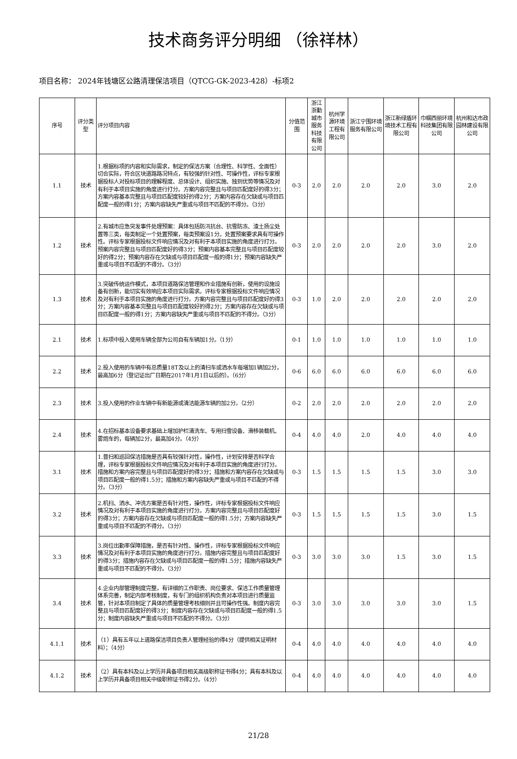技术商务评分明细 （徐祥林）
项目名称： 2024年钱塘区公路清理保洁项目（QTCG-GK-2023-428）-标项2
| 序号 | 评分类型 | 评分项目内容 | 分值范围 | 浙江浙勤城市服务科技有限公司 | 杭州学源环境工程有限公司 | 浙江宁围环境服务有限公司 | 浙江新绿盾环境技术工程有限公司 | 巾帼西丽环境科技集团有限公司 | 杭州和达市政园林建设有限公司 |
| --- | --- | --- | --- | --- | --- | --- | --- | --- | --- |
| 1.1 | 技术 | 1.根据标项的内容和实际需求，制定的保洁方案（合理性、科学性、全面性）切合实际，符合区块道路路况特点，有较强的针对性、可操作性，评标专家根据投标人对投标项目的理解程度、总体设计、组织实施、独到优势等情况及对有利于本项目实施的角度进行打分。方案内容完整且与项目匹配度好的得3分；方案内容基本完整且与项目匹配度较好的得2分；方案内容存在欠缺或与项目匹配度一般的得1分；方案内容缺失严重或与项目不匹配的不得分。（3分） | 0-3 | 2.0 | 2.0 | 2.0 | 2.0 | 3.0 | 2.0 |
| 1.2 | 技术 | 2.有城市应急突发事件处理预案：具体包括防汛抗台、抗雪防冻、渣土扬尘处置等三类，每类制定一个处置预案，每类预案设1分。处置预案要求具有可操作性。评标专家根据投标文件响应情况及对有利于本项目实施的角度进行打分。预案内容完整且与项目匹配度好的得3分；预案内容基本完整且与项目匹配度较好的得2分；预案内容存在欠缺或与项目匹配度一般的得1分；预案内容缺失严重或与项目不匹配的不得分。（3分） | 0-3 | 2.0 | 2.0 | 2.0 | 2.0 | 3.0 | 2.0 |
| 1.3 | 技术 | 3.突破传统运作模式，本项目道路保洁管理和作业措施有创新，使用的设施设备有创新，能切实有效响应本项目实际需求。评标专家根据投标文件响应情况及对有利于本项目实施的角度进行打分。方案内容完整且与项目匹配度好的得3分；方案内容基本完整且与项目匹配度较好的得2分；方案内容存在欠缺或与项目匹配度一般的得1分；方案内容缺失严重或与项目不匹配的不得分。（3分） | 0-3 | 1.0 | 2.0 | 2.0 | 2.0 | 2.0 | 2.0 |
| 2.1 | 技术 | 1.标项中投入使用车辆全部为公司自有车辆加1分。（1分） | 0-1 | 1.0 | 1.0 | 1.0 | 1.0 | 1.0 | 1.0 |
| 2.2 | 技术 | 2.投入使用的车辆中有总质量18T及以上的清扫车或洒水车每增加1辆加2分，最高加6分（登记证出厂日期在2017年1月1日以后的）。（6分） | 0-6 | 6.0 | 6.0 | 6.0 | 6.0 | 6.0 | 6.0 |
| 2.3 | 技术 | 3.投入使用的作业车辆中有新能源或清洁能源车辆的加2分。（2分） | 0-2 | 2.0 | 2.0 | 2.0 | 2.0 | 2.0 | 2.0 |
| 2.4 | 技术 | 4.在招标基本设备要求基础上增加护栏清洗车、专用扫雪设备、滑移装载机、雾炮车的，每辆加2分，最高加4分。（4分） | 0-4 | 4.0 | 4.0 | 2.0 | 4.0 | 4.0 | 4.0 |
| 3.1 | 技术 | 1.普扫和巡回保洁措施是否具有较强针对性，操作性，计划安排是否科学合理，评标专家根据投标文件响应情况及对有利于本项目实施的角度进行打分。措施和方案内容完整且与项目匹配度好的得3分；措施和方案内容存在欠缺或与项目匹配度一般的得1.5分；措施和方案内容缺失严重或与项目不匹配的不得分。（3分） | 0-3 | 1.5 | 1.5 | 1.5 | 1.5 | 3.0 | 3.0 |
| 3.2 | 技术 | 2.机扫、洒水、冲洗方案是否有针对性，操作性，评标专家根据投标文件响应情况及对有利于本项目实施的角度进行打分。方案内容完整且与项目匹配度好的得3分；方案内容存在欠缺或与项目匹配度一般的得1.5分；方案内容缺失严重或与项目不匹配的不得分。（3分） | 0-3 | 1.5 | 1.5 | 1.5 | 1.5 | 3.0 | 1.5 |
| 3.3 | 技术 | 3.岗位出勤率保障措施，是否有针对性、操作性，评标专家根据投标文件响应情况及对有利于本项目实施的角度进行打分。措施内容完整且与项目匹配度好的得3分；措施内容存在欠缺或与项目匹配度一般的得1.5分；措施内容缺失严重或与项目不匹配的不得分。（3分） | 0-3 | 3.0 | 3.0 | 3.0 | 1.5 | 3.0 | 1.5 |
| 3.4 | 技术 | 4.企业内部管理制度完整，有详细的工作职责、岗位要求、保洁工作质量管理体系完善，制定内部考核制度，有专门的组织机构负责对本项目进行质量监管，针对本项目制定了具体的质量管理考核细则并且可操作性强。制度内容完整且与项目匹配度好的得3分；制度内容存在欠缺或与项目匹配度一般的得1.5分；制度内容缺失严重或与项目不匹配的不得分。（3分） | 0-3 | 3.0 | 3.0 | 3.0 | 3.0 | 3.0 | 1.5 |
| 4.1.1 | 技术 | （1）具有五年以上道路保洁项目负责人管理经验的得4分（提供相关证明材料）；（4分） | 0-4 | 4.0 | 4.0 | 4.0 | 4.0 | 4.0 | 4.0 |
| 4.1.2 | 技术 | （2）具有本科及以上学历并具备项目相关高级职称证书得4分；具有本科及以上学历并具备项目相关中级职称证书得2分。（4分） | 0-4 | 4.0 | 4.0 | 4.0 | 4.0 | 4.0 | 4.0 |
21/28